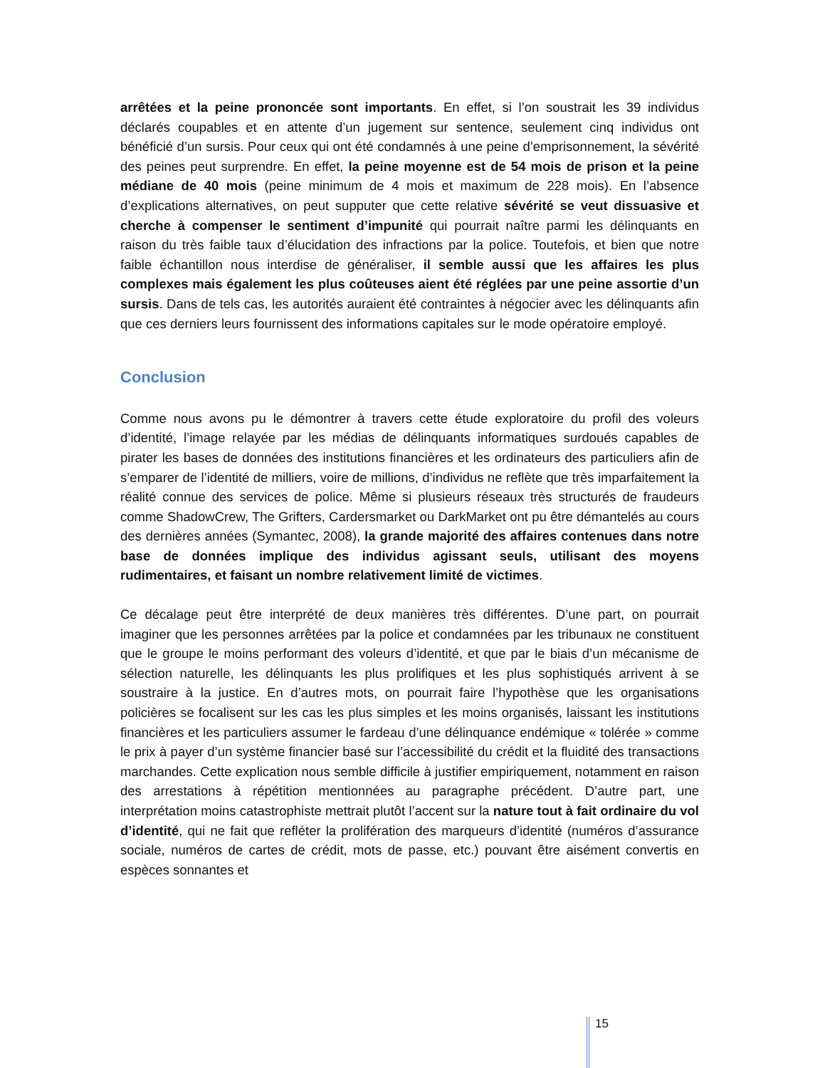arrêtées et la peine prononcée sont importants. En effet, si l’on soustrait les 39 individus déclarés coupables et en attente d’un jugement sur sentence, seulement cinq individus ont bénéficié d’un sursis. Pour ceux qui ont été condamnés à une peine d’emprisonnement, la sévérité des peines peut surprendre. En effet, la peine moyenne est de 54 mois de prison et la peine médiane de 40 mois (peine minimum de 4 mois et maximum de 228 mois). En l’absence d’explications alternatives, on peut supputer que cette relative sévérité se veut dissuasive et cherche à compenser le sentiment d’impunité qui pourrait naître parmi les délinquants en raison du très faible taux d’élucidation des infractions par la police. Toutefois, et bien que notre faible échantillon nous interdise de généraliser, il semble aussi que les affaires les plus complexes mais également les plus coûteuses aient été réglées par une peine assortie d’un sursis. Dans de tels cas, les autorités auraient été contraintes à négocier avec les délinquants afin que ces derniers leurs fournissent des informations capitales sur le mode opératoire employé.
Conclusion
Comme nous avons pu le démontrer à travers cette étude exploratoire du profil des voleurs d’identité, l’image relayée par les médias de délinquants informatiques surdoués capables de pirater les bases de données des institutions financières et les ordinateurs des particuliers afin de s’emparer de l’identité de milliers, voire de millions, d’individus ne reflète que très imparfaitement la réalité connue des services de police. Même si plusieurs réseaux très structurés de fraudeurs comme ShadowCrew, The Grifters, Cardersmarket ou DarkMarket ont pu être démantelés au cours des dernières années (Symantec, 2008), la grande majorité des affaires contenues dans notre base de données implique des individus agissant seuls, utilisant des moyens rudimentaires, et faisant un nombre relativement limité de victimes.
Ce décalage peut être interprété de deux manières très différentes. D’une part, on pourrait imaginer que les personnes arrêtées par la police et condamnées par les tribunaux ne constituent que le groupe le moins performant des voleurs d’identité, et que par le biais d’un mécanisme de sélection naturelle, les délinquants les plus prolifiques et les plus sophistiqués arrivent à se soustraire à la justice. En d’autres mots, on pourrait faire l’hypothèse que les organisations policières se focalisent sur les cas les plus simples et les moins organisés, laissant les institutions financières et les particuliers assumer le fardeau d’une délinquance endémique « tolérée » comme le prix à payer d’un système financier basé sur l’accessibilité du crédit et la fluidité des transactions marchandes. Cette explication nous semble difficile à justifier empiriquement, notamment en raison des arrestations à répétition mentionnées au paragraphe précédent. D’autre part, une interprétation moins catastrophiste mettrait plutôt l’accent sur la nature tout à fait ordinaire du vol d’identité, qui ne fait que refléter la prolifération des marqueurs d’identité (numéros d’assurance sociale, numéros de cartes de crédit, mots de passe, etc.) pouvant être aisément convertis en espèces sonnantes et
15